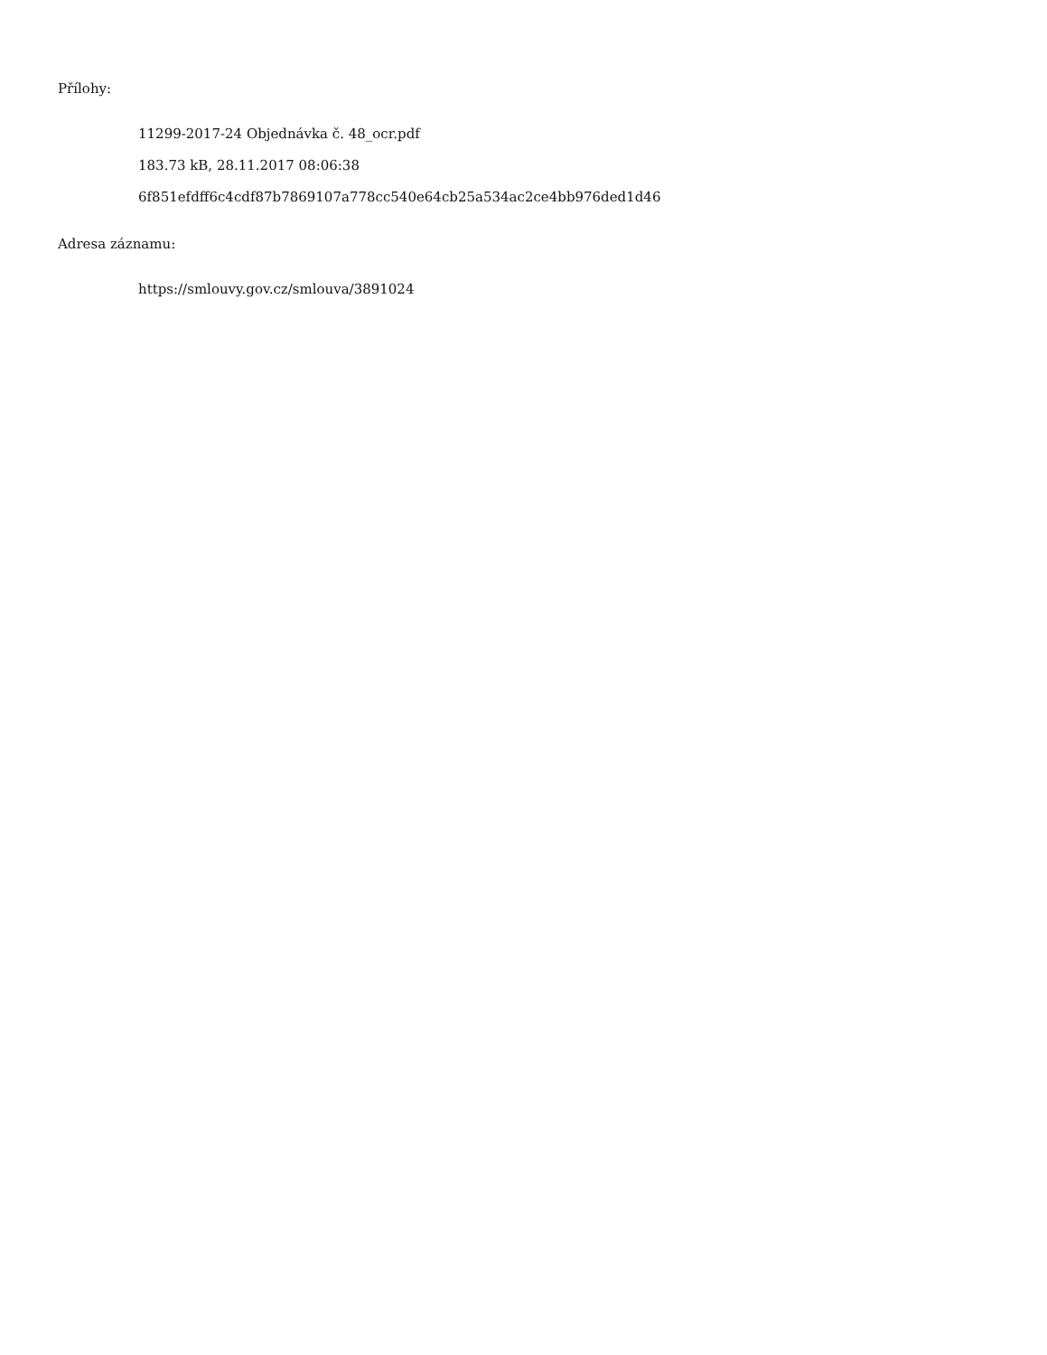Přílohy:
11299-2017-24 Objednávka č. 48_ocr.pdf
183.73 kB, 28.11.2017 08:06:38
6f851efdff6c4cdf87b7869107a778cc540e64cb25a534ac2ce4bb976ded1d46
Adresa záznamu:
https://smlouvy.gov.cz/smlouva/3891024